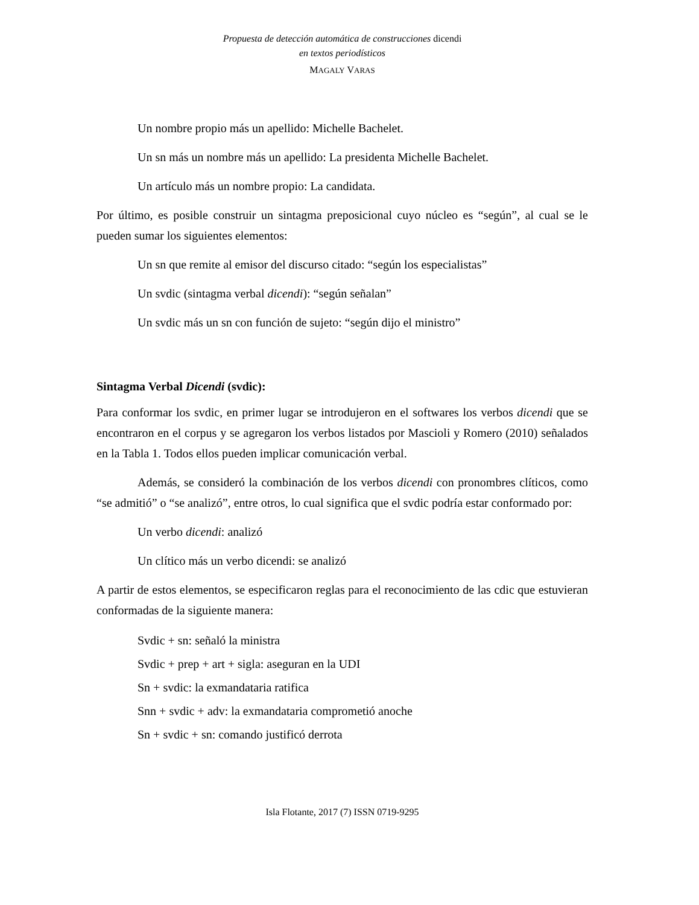Propuesta de detección automática de construcciones dicendi
en textos periodísticos
MAGALY VARAS
Un nombre propio más un apellido: Michelle Bachelet.
Un sn más un nombre más un apellido: La presidenta Michelle Bachelet.
Un artículo más un nombre propio: La candidata.
Por último, es posible construir un sintagma preposicional cuyo núcleo es “según”, al cual se le pueden sumar los siguientes elementos:
Un sn que remite al emisor del discurso citado: “según los especialistas”
Un svdic (sintagma verbal dicendi): “según señalan”
Un svdic más un sn con función de sujeto: “según dijo el ministro”
Sintagma Verbal Dicendi (svdic):
Para conformar los svdic, en primer lugar se introdujeron en el softwares los verbos dicendi que se encontraron en el corpus y se agregaron los verbos listados por Mascioli y Romero (2010) señalados en la Tabla 1. Todos ellos pueden implicar comunicación verbal.
Además, se consideró la combinación de los verbos dicendi con pronombres clíticos, como “se admitió” o “se analizó”, entre otros, lo cual significa que el svdic podría estar conformado por:
Un verbo dicendi: analizó
Un clítico más un verbo dicendi: se analizó
A partir de estos elementos, se especificaron reglas para el reconocimiento de las cdic que estuvieran conformadas de la siguiente manera:
Svdic + sn: señaló la ministra
Svdic + prep + art + sigla: aseguran en la UDI
Sn + svdic: la exmandataria ratifica
Snn + svdic + adv: la exmandataria comprometió anoche
Sn + svdic + sn: comando justificó derrota
Isla Flotante, 2017 (7) ISSN 0719-9295